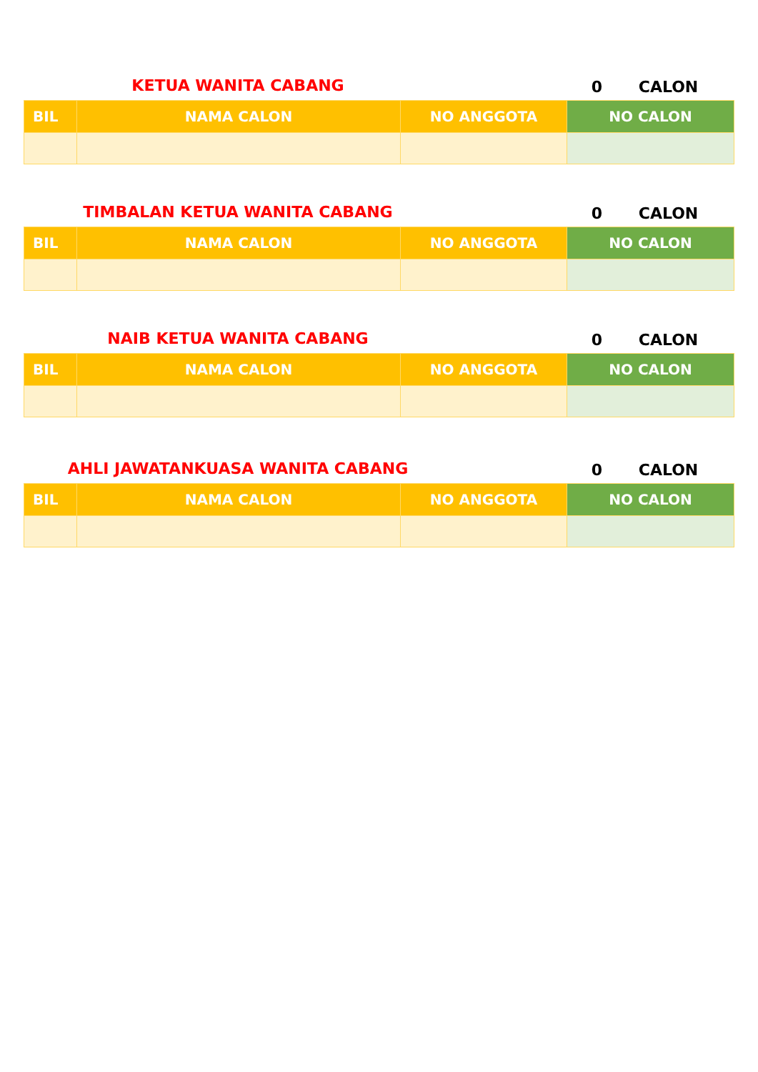KETUA WANITA CABANG
0
CALON
| BIL | NAMA CALON | NO ANGGOTA | NO CALON |
| --- | --- | --- | --- |
TIMBALAN KETUA WANITA CABANG
0
CALON
| BIL | NAMA CALON | NO ANGGOTA | NO CALON |
| --- | --- | --- | --- |
NAIB KETUA WANITA CABANG
0
CALON
| BIL | NAMA CALON | NO ANGGOTA | NO CALON |
| --- | --- | --- | --- |
AHLI JAWATANKUASA WANITA CABANG
0
CALON
| BIL | NAMA CALON | NO ANGGOTA | NO CALON |
| --- | --- | --- | --- |